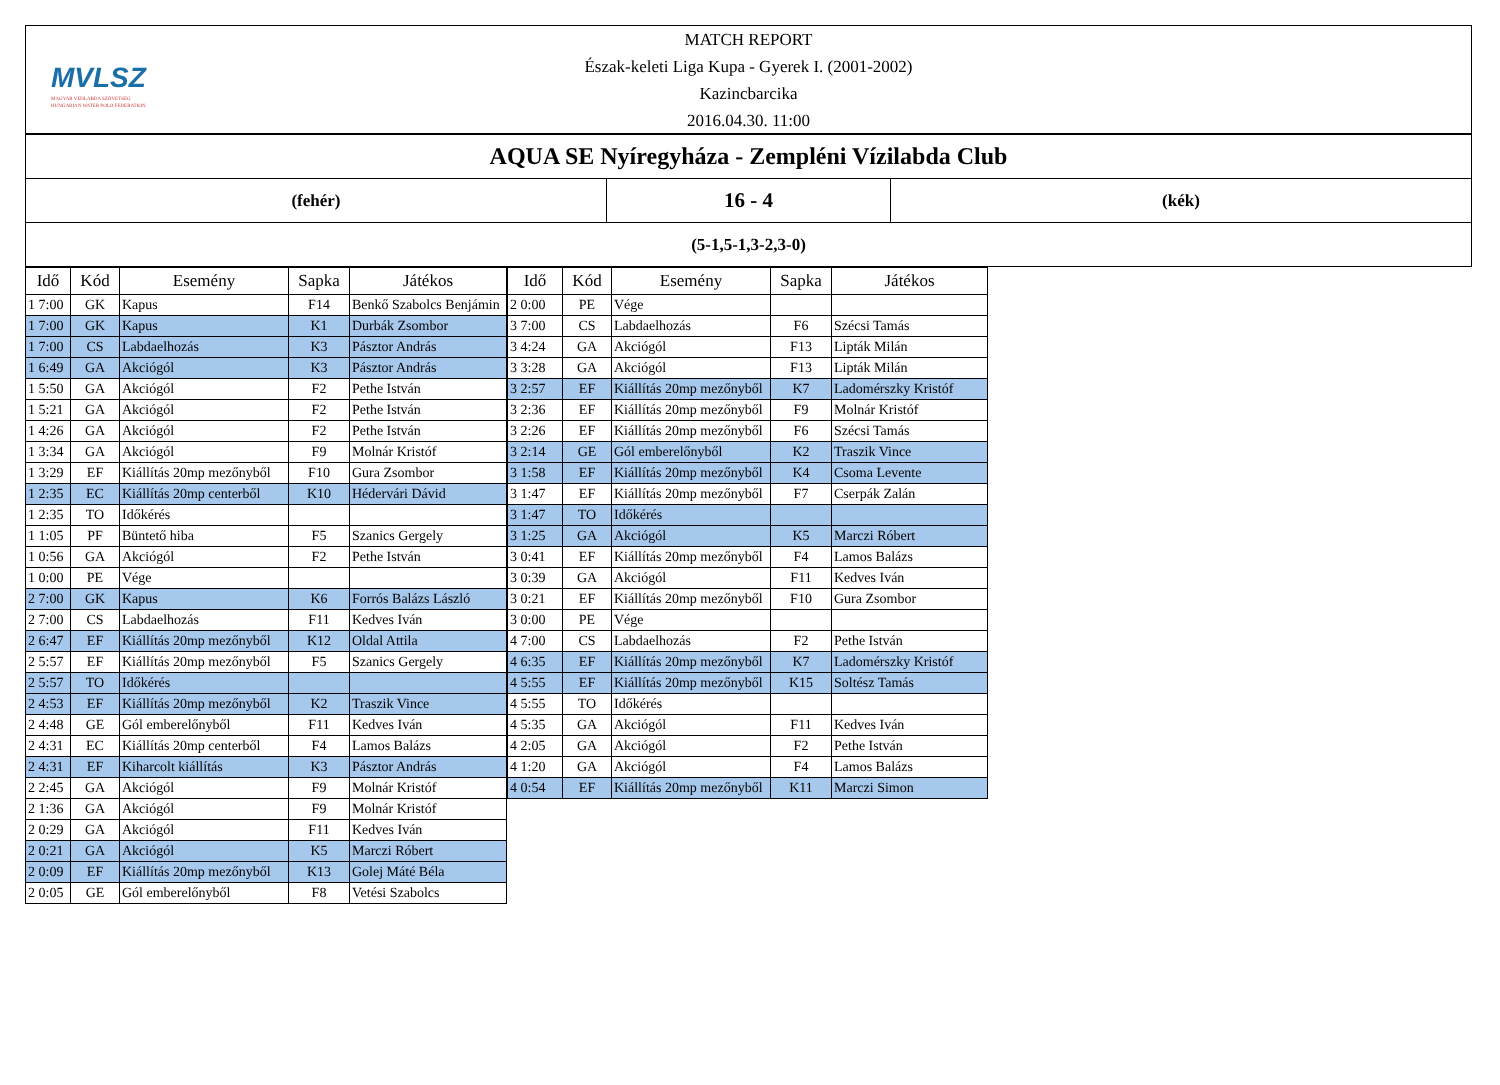MVLSZ
MAGYAR VÍZILABDA SZÖVETSÉG
HUNGARIAN WATER POLO FEDERATION
MATCH REPORT
Észak-keleti Liga Kupa - Gyerek I. (2001-2002)
Kazincbarcika
2016.04.30. 11:00
| AQUA SE Nyíregyháza - Zempléni Vízilabda Club | | |
| (fehér) | 16 - 4 | (kék) |
| (5-1,5-1,3-2,3-0) | | |
| Idő | Kód | Esemény | Sapka | Játékos |
| --- | --- | --- | --- | --- |
| 1 7:00 | GK | Kapus | F14 | Benkő Szabolcs Benjámin |
| 1 7:00 | GK | Kapus | K1 | Durbák Zsombor |
| 1 7:00 | CS | Labdaelhozás | K3 | Pásztor András |
| 1 6:49 | GA | Akciógól | K3 | Pásztor András |
| 1 5:50 | GA | Akciógól | F2 | Pethe István |
| 1 5:21 | GA | Akciógól | F2 | Pethe István |
| 1 4:26 | GA | Akciógól | F2 | Pethe István |
| 1 3:34 | GA | Akciógól | F9 | Molnár Kristóf |
| 1 3:29 | EF | Kiállítás 20mp mezőnyből | F10 | Gura Zsombor |
| 1 2:35 | EC | Kiállítás 20mp centerből | K10 | Hédervári Dávid |
| 1 2:35 | TO | Időkérés | | |
| 1 1:05 | PF | Büntető hiba | F5 | Szanics Gergely |
| 1 0:56 | GA | Akciógól | F2 | Pethe István |
| 1 0:00 | PE | Vége | | |
| 2 7:00 | GK | Kapus | K6 | Forrós Balázs László |
| 2 7:00 | CS | Labdaelhozás | F11 | Kedves Iván |
| 2 6:47 | EF | Kiállítás 20mp mezőnyből | K12 | Oldal Attila |
| 2 5:57 | EF | Kiállítás 20mp mezőnyből | F5 | Szanics Gergely |
| 2 5:57 | TO | Időkérés | | |
| 2 4:53 | EF | Kiállítás 20mp mezőnyből | K2 | Traszik Vince |
| 2 4:48 | GE | Gól emberelőnyből | F11 | Kedves Iván |
| 2 4:31 | EC | Kiállítás 20mp centerből | F4 | Lamos Balázs |
| 2 4:31 | EF | Kiharcolt kiállítás | K3 | Pásztor András |
| 2 2:45 | GA | Akciógól | F9 | Molnár Kristóf |
| 2 1:36 | GA | Akciógól | F9 | Molnár Kristóf |
| 2 0:29 | GA | Akciógól | F11 | Kedves Iván |
| 2 0:21 | GA | Akciógól | K5 | Marczi Róbert |
| 2 0:09 | EF | Kiállítás 20mp mezőnyből | K13 | Golej Máté Béla |
| 2 0:05 | GE | Gól emberelőnyből | F8 | Vetési Szabolcs |
| Idő | Kód | Esemény | Sapka | Játékos |
| --- | --- | --- | --- | --- |
| 2 0:00 | PE | Vége | | |
| 3 7:00 | CS | Labdaelhozás | F6 | Szécsi Tamás |
| 3 4:24 | GA | Akciógól | F13 | Lipták Milán |
| 3 3:28 | GA | Akciógól | F13 | Lipták Milán |
| 3 2:57 | EF | Kiállítás 20mp mezőnyből | K7 | Ladomérszky Kristóf |
| 3 2:36 | EF | Kiállítás 20mp mezőnyből | F9 | Molnár Kristóf |
| 3 2:26 | EF | Kiállítás 20mp mezőnyből | F6 | Szécsi Tamás |
| 3 2:14 | GE | Gól emberelőnyből | K2 | Traszik Vince |
| 3 1:58 | EF | Kiállítás 20mp mezőnyből | K4 | Csoma Levente |
| 3 1:47 | EF | Kiállítás 20mp mezőnyből | F7 | Cserpák Zalán |
| 3 1:47 | TO | Időkérés | | |
| 3 1:25 | GA | Akciógól | K5 | Marczi Róbert |
| 3 0:41 | EF | Kiállítás 20mp mezőnyből | F4 | Lamos Balázs |
| 3 0:39 | GA | Akciógól | F11 | Kedves Iván |
| 3 0:21 | EF | Kiállítás 20mp mezőnyből | F10 | Gura Zsombor |
| 3 0:00 | PE | Vége | | |
| 4 7:00 | CS | Labdaelhozás | F2 | Pethe István |
| 4 6:35 | EF | Kiállítás 20mp mezőnyből | K7 | Ladomérszky Kristóf |
| 4 5:55 | EF | Kiállítás 20mp mezőnyből | K15 | Soltész Tamás |
| 4 5:55 | TO | Időkérés | | |
| 4 5:35 | GA | Akciógól | F11 | Kedves Iván |
| 4 2:05 | GA | Akciógól | F2 | Pethe István |
| 4 1:20 | GA | Akciógól | F4 | Lamos Balázs |
| 4 0:54 | EF | Kiállítás 20mp mezőnyből | K11 | Marczi Simon |